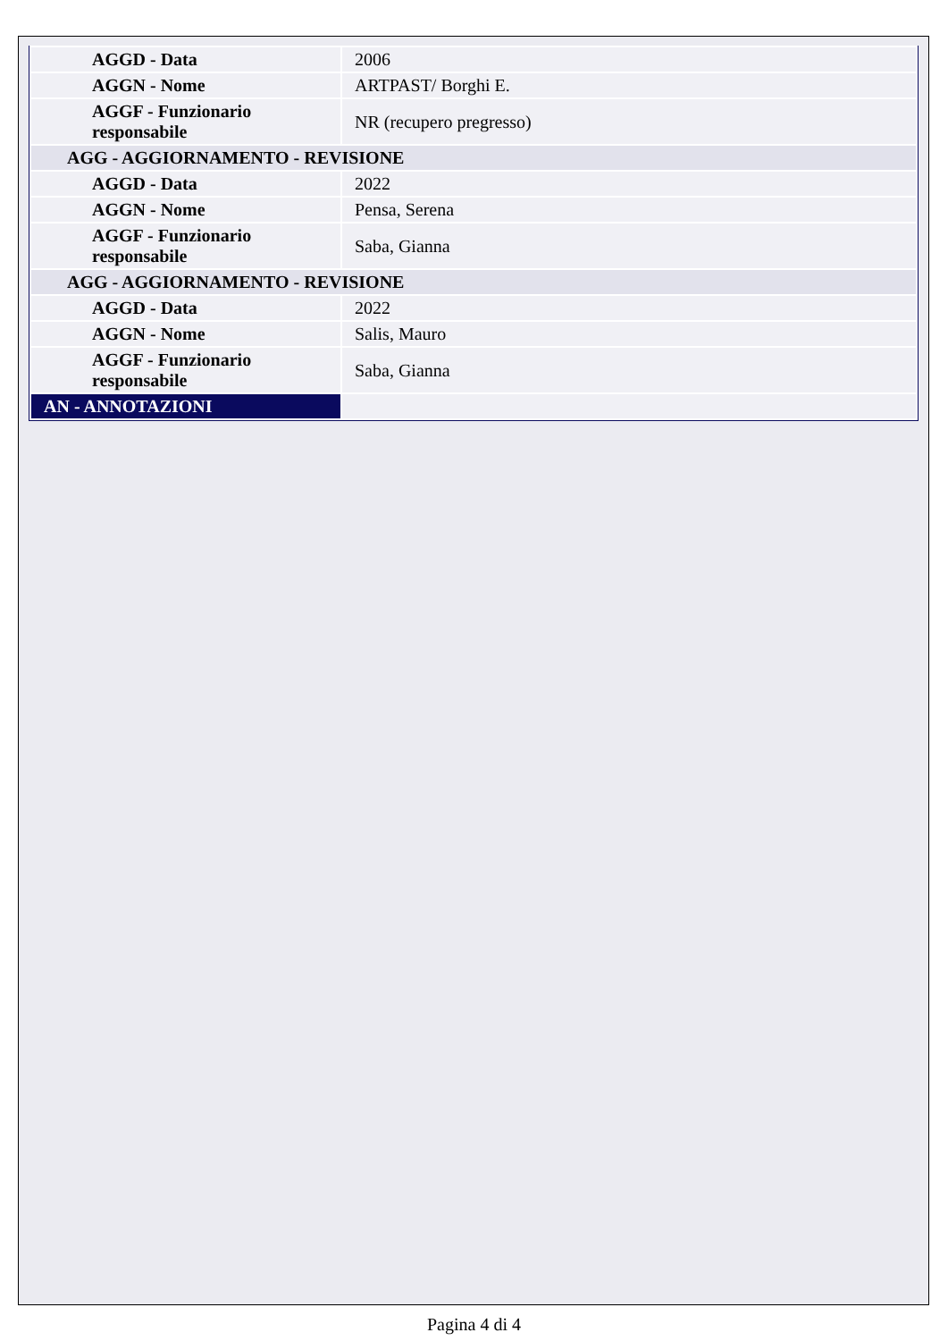| AGGD - Data | 2006 |
| AGGN - Nome | ARTPAST/ Borghi E. |
| AGGF - Funzionario responsabile | NR (recupero pregresso) |
| AGG - AGGIORNAMENTO - REVISIONE | |
| AGGD - Data | 2022 |
| AGGN - Nome | Pensa, Serena |
| AGGF - Funzionario responsabile | Saba, Gianna |
| AGG - AGGIORNAMENTO - REVISIONE | |
| AGGD - Data | 2022 |
| AGGN - Nome | Salis, Mauro |
| AGGF - Funzionario responsabile | Saba, Gianna |
| AN - ANNOTAZIONI | |
Pagina 4 di 4